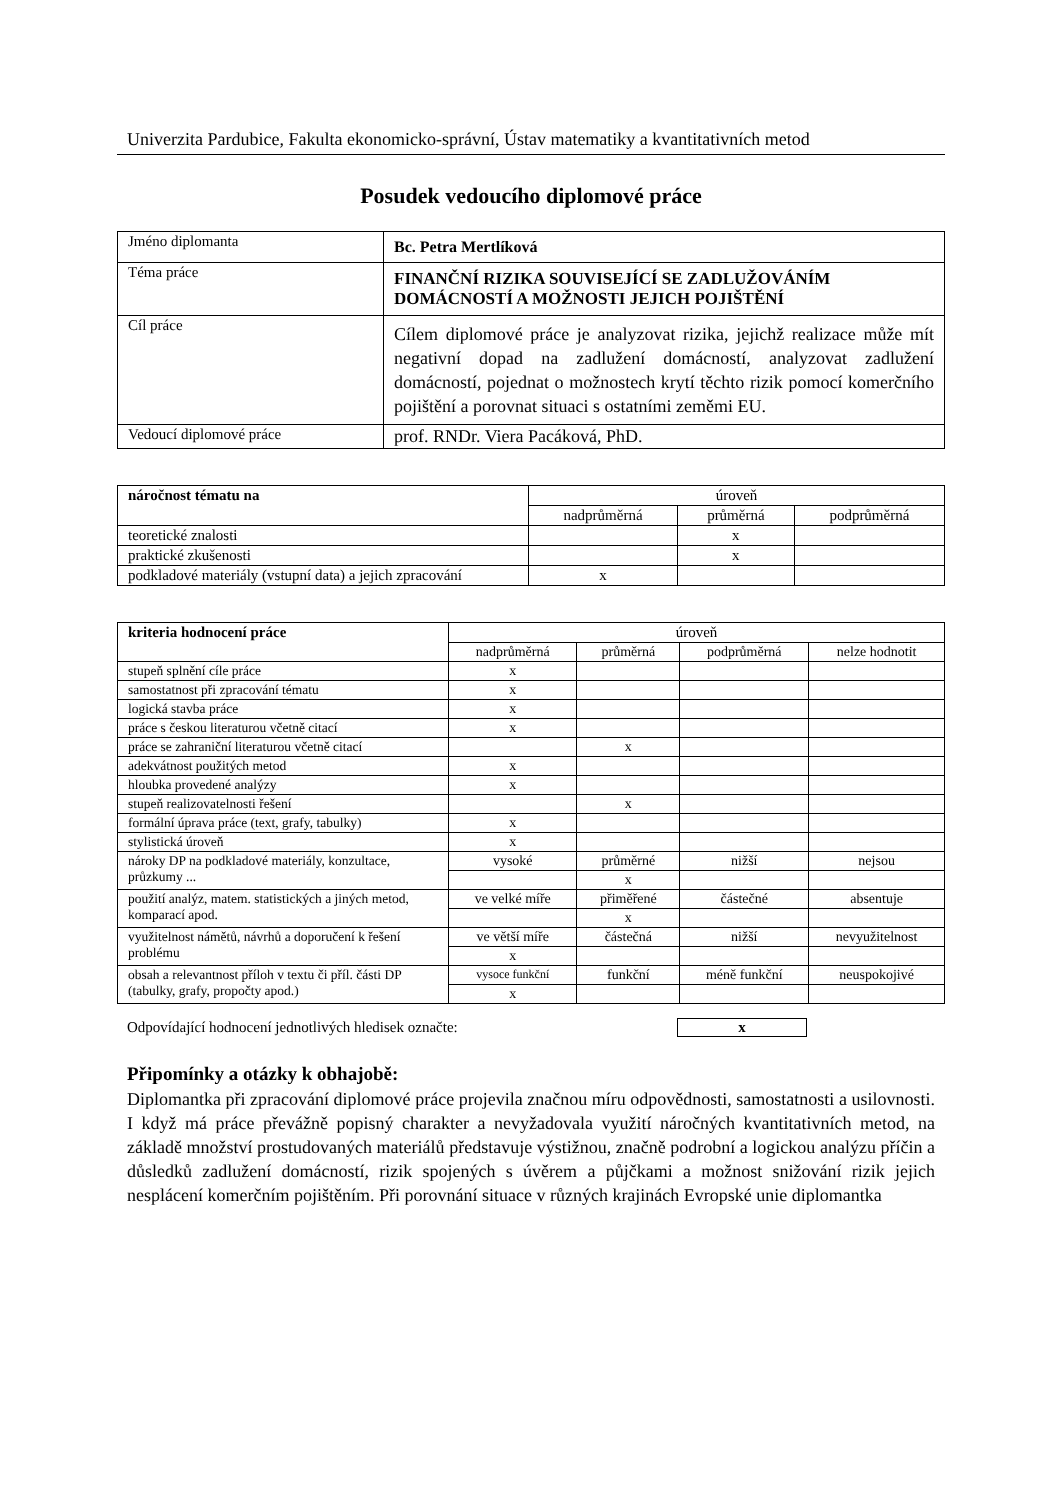Univerzita Pardubice, Fakulta ekonomicko-správní, Ústav matematiky a kvantitativních metod
Posudek vedoucího diplomové práce
| Jméno diplomanta | Bc. Petra Mertlíková |
| Téma práce | FINANČNÍ RIZIKA SOUVISEJÍCÍ SE ZADLUŽOVÁNÍM DOMÁCNOSTÍ A MOŽNOSTI JEJICH POJIŠTĚNÍ |
| Cíl práce | Cílem diplomové práce je analyzovat rizika, jejichž realizace může mít negativní dopad na zadlužení domácností, analyzovat zadlužení domácností, pojednat o možnostech krytí těchto rizik pomocí komerčního pojištění a porovnat situaci s ostatními zeměmi EU. |
| Vedoucí diplomové práce | prof. RNDr. Viera Pacáková, PhD. |
| náročnost tématu na | úroveň | | |
| --- | --- | --- | --- |
| | nadprůměrná | průměrná | podprůměrná |
| teoretické znalosti | | x | |
| praktické zkušenosti | | x | |
| podkladové materiály (vstupní data) a jejich zpracování | x | | |
| kriteria hodnocení práce | úroveň | | | |
| --- | --- | --- | --- | --- |
| | nadprůměrná | průměrná | podprůměrná | nelze hodnotit |
| stupeň splnění cíle práce | x | | | |
| samostatnost při zpracování tématu | x | | | |
| logická stavba práce | x | | | |
| práce s českou literaturou včetně citací | x | | | |
| práce se zahraniční literaturou včetně citací | | x | | |
| adekvátnost použitých metod | x | | | |
| hloubka provedené analýzy | x | | | |
| stupeň realizovatelnosti řešení | | x | | |
| formální úprava práce (text, grafy, tabulky) | x | | | |
| stylistická úroveň | x | | | |
| nároky DP na podkladové materiály, konzultace, průzkumy ... | vysoké | průměrné | nižší | nejsou |
| | | x | | |
| použití analýz, matem. statistických a jiných metod, komparací apod. | ve velké míře | přiměřené | částečné | absentuje |
| | | x | | |
| využitelnost námětů, návrhů a doporučení k řešení problému | ve větší míře | částečná | nižší | nevyužitelnost |
| | x | | | |
| obsah a relevantnost příloh v textu či příl. části DP (tabulky, grafy, propočty apod.) | vysoce funkční | funkční | méně funkční | neuspokojivé |
| | x | | | |
Odpovídající hodnocení jednotlivých hledisek označte: x
Připomínky a otázky k obhajobě:
Diplomantka při zpracování diplomové práce projevila značnou míru odpovědnosti, samostatnosti a usilovnosti. I když má práce převážně popisný charakter a nevyžadovala využití náročných kvantitativních metod, na základě množství prostudovaných materiálů představuje výstižnou, značně podrobní a logickou analýzu příčin a důsledků zadlužení domácností, rizik spojených s úvěrem a půjčkami a možnost snižování rizik jejich nesplácení komerčním pojištěním. Při porovnání situace v různých krajinách Evropské unie diplomantka